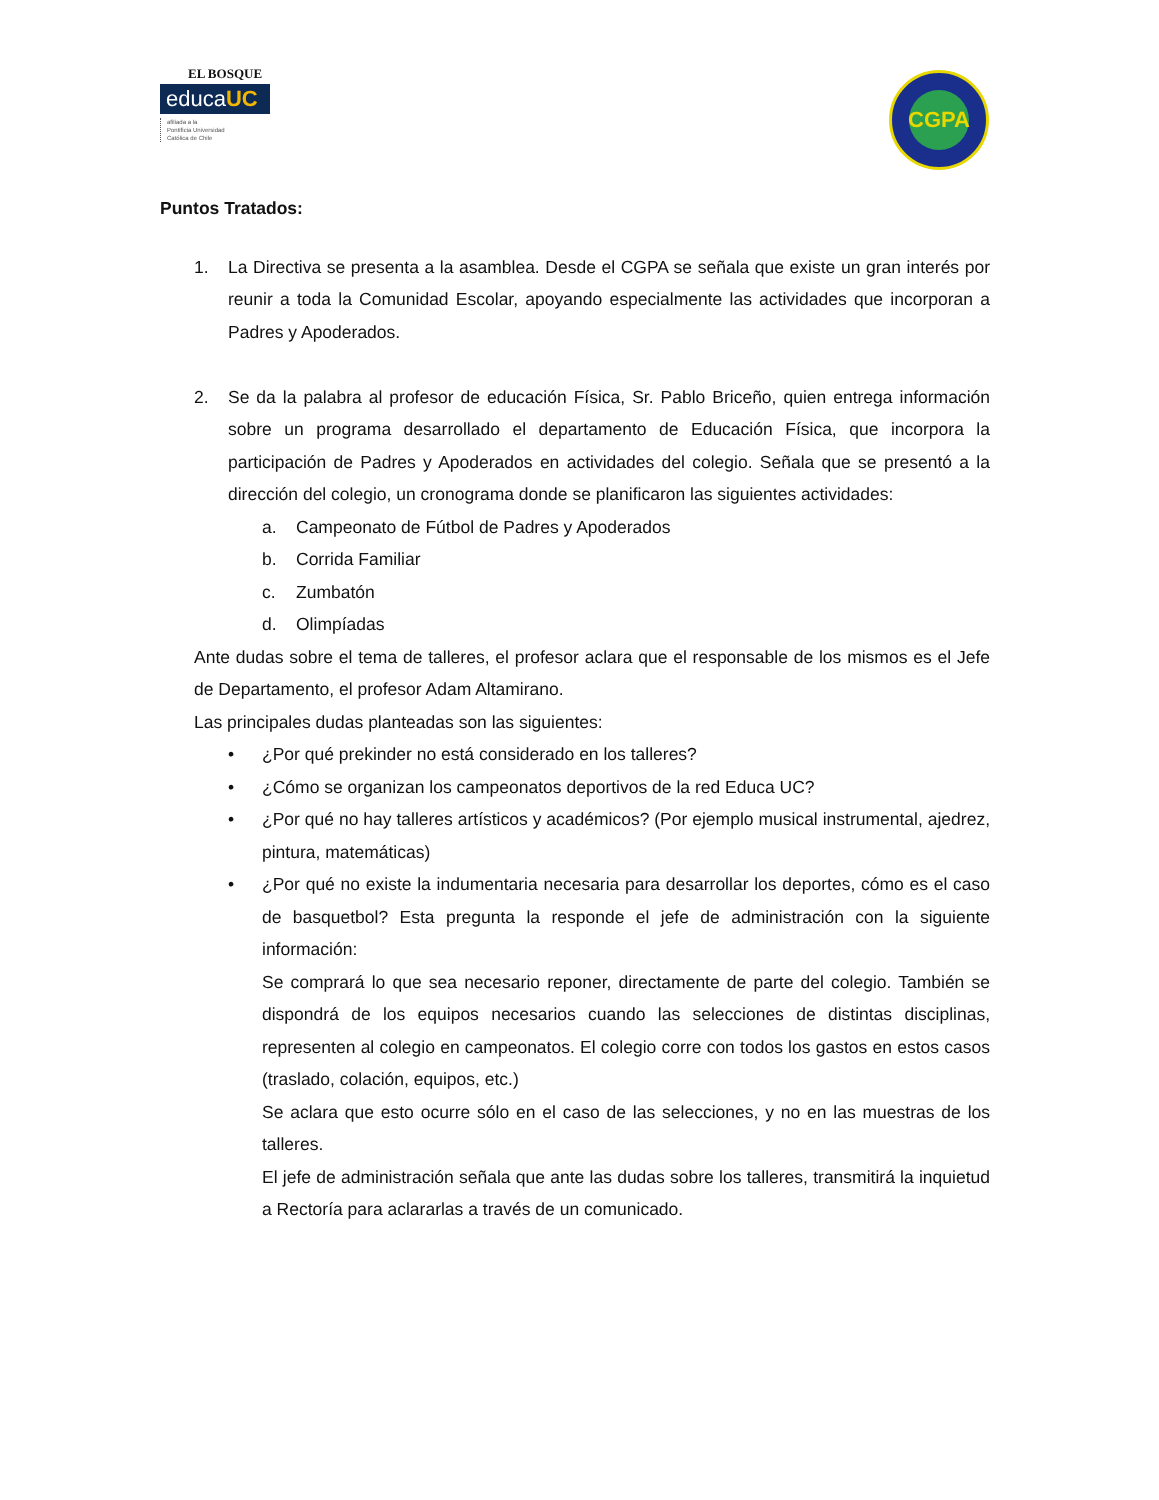EL BOSQUE
educaUC
afiliada a la
Pontificia Universidad
Católica de Chile
CGPA
Puntos Tratados:
1. La Directiva se presenta a la asamblea. Desde el CGPA se señala que existe un gran interés por reunir a toda la Comunidad Escolar, apoyando especialmente las actividades que incorporan a Padres y Apoderados.
2. Se da la palabra al profesor de educación Física, Sr. Pablo Briceño, quien entrega información sobre un programa desarrollado el departamento de Educación Física, que incorpora la participación de Padres y Apoderados en actividades del colegio. Señala que se presentó a la dirección del colegio, un cronograma donde se planificaron las siguientes actividades:
a. Campeonato de Fútbol de Padres y Apoderados
b. Corrida Familiar
c. Zumbatón
d. Olimpíadas
Ante dudas sobre el tema de talleres, el profesor aclara que el responsable de los mismos es el Jefe de Departamento, el profesor Adam Altamirano.
Las principales dudas planteadas son las siguientes:
• ¿Por qué prekinder no está considerado en los talleres?
• ¿Cómo se organizan los campeonatos deportivos de la red Educa UC?
• ¿Por qué no hay talleres artísticos y académicos? (Por ejemplo musical instrumental, ajedrez, pintura, matemáticas)
• ¿Por qué no existe la indumentaria necesaria para desarrollar los deportes, cómo es el caso de basquetbol? Esta pregunta la responde el jefe de administración con la siguiente información:
Se comprará lo que sea necesario reponer, directamente de parte del colegio. También se dispondrá de los equipos necesarios cuando las selecciones de distintas disciplinas, representen al colegio en campeonatos. El colegio corre con todos los gastos en estos casos (traslado, colación, equipos, etc.)
Se aclara que esto ocurre sólo en el caso de las selecciones, y no en las muestras de los talleres.
El jefe de administración señala que ante las dudas sobre los talleres, transmitirá la inquietud a Rectoría para aclararlas a través de un comunicado.